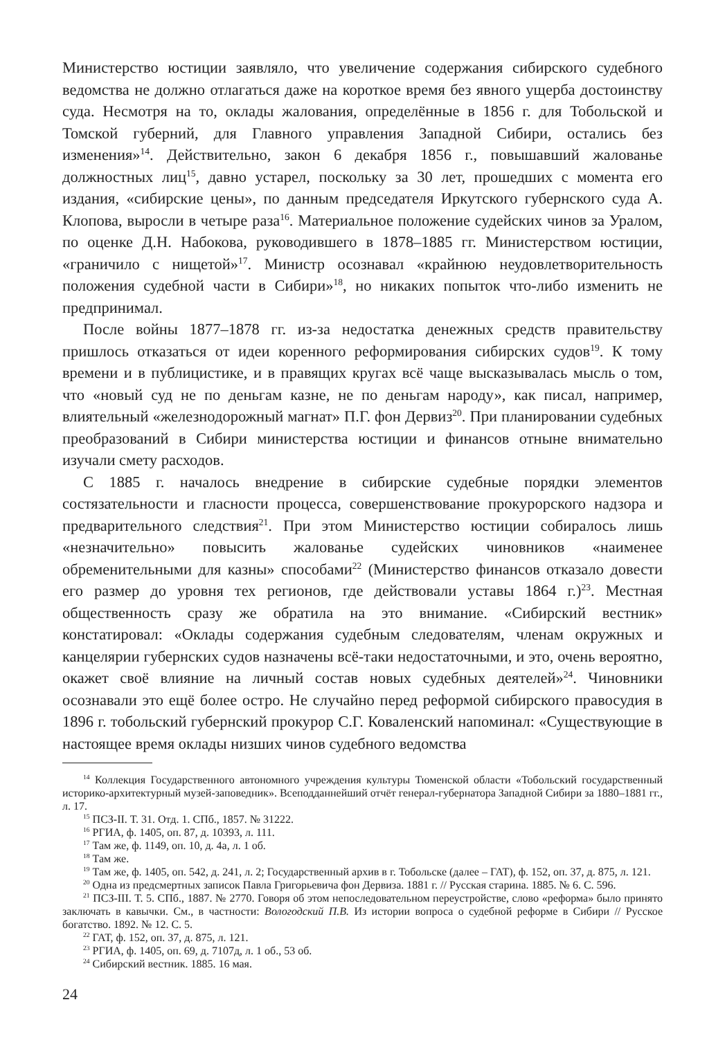Министерство юстиции заявляло, что увеличение содержания сибирского судебного ведомства не должно отлагаться даже на короткое время без явного ущерба достоинству суда. Несмотря на то, оклады жалования, определённые в 1856 г. для Тобольской и Томской губерний, для Главного управления Западной Сибири, остались без изменения»<sup>14</sup>. Действительно, закон 6 декабря 1856 г., повышавший жалованье должностных лиц<sup>15</sup>, давно устарел, поскольку за 30 лет, прошедших с момента его издания, «сибирские цены», по данным председателя Иркутского губернского суда А. Клопова, выросли в четыре раза<sup>16</sup>. Материальное положение судейских чинов за Уралом, по оценке Д.Н. Набокова, руководившего в 1878–1885 гг. Министерством юстиции, «граничило с нищетой»<sup>17</sup>. Министр осознавал «крайнюю неудовлетворительность положения судебной части в Сибири»<sup>18</sup>, но никаких попыток что-либо изменить не предпринимал.
После войны 1877–1878 гг. из-за недостатка денежных средств правительству пришлось отказаться от идеи коренного реформирования сибирских судов<sup>19</sup>. К тому времени и в публицистике, и в правящих кругах всё чаще высказывалась мысль о том, что «новый суд не по деньгам казне, не по деньгам народу», как писал, например, влиятельный «железнодорожный магнат» П.Г. фон Дервиз<sup>20</sup>. При планировании судебных преобразований в Сибири министерства юстиции и финансов отныне внимательно изучали смету расходов.
С 1885 г. началось внедрение в сибирские судебные порядки элементов состязательности и гласности процесса, совершенствование прокурорского надзора и предварительного следствия<sup>21</sup>. При этом Министерство юстиции собиралось лишь «незначительно» повысить жалованье судейских чиновников «наименее обременительными для казны» способами<sup>22</sup> (Министерство финансов отказало довести его размер до уровня тех регионов, где действовали уставы 1864 г.)<sup>23</sup>. Местная общественность сразу же обратила на это внимание. «Сибирский вестник» констатировал: «Оклады содержания судебным следователям, членам окружных и канцелярии губернских судов назначены всё-таки недостаточными, и это, очень вероятно, окажет своё влияние на личный состав новых судебных деятелей»<sup>24</sup>. Чиновники осознавали это ещё более остро. Не случайно перед реформой сибирского правосудия в 1896 г. тобольский губернский прокурор С.Г. Коваленский напоминал: «Существующие в настоящее время оклады низших чинов судебного ведомства
<sup>14</sup> Коллекция Государственного автономного учреждения культуры Тюменской области «Тобольский государственный историко-архитектурный музей-заповедник». Всеподданнейший отчёт генерал-губернатора Западной Сибири за 1880–1881 гг., л. 17.
<sup>15</sup> ПСЗ-II. Т. 31. Отд. 1. СПб., 1857. № 31222.
<sup>16</sup> РГИА, ф. 1405, оп. 87, д. 10393, л. 111.
<sup>17</sup> Там же, ф. 1149, оп. 10, д. 4а, л. 1 об.
<sup>18</sup> Там же.
<sup>19</sup> Там же, ф. 1405, оп. 542, д. 241, л. 2; Государственный архив в г. Тобольске (далее – ГАТ), ф. 152, оп. 37, д. 875, л. 121.
<sup>20</sup> Одна из предсмертных записок Павла Григорьевича фон Дервиза. 1881 г. // Русская старина. 1885. № 6. С. 596.
<sup>21</sup> ПСЗ-III. Т. 5. СПб., 1887. № 2770. Говоря об этом непоследовательном переустройстве, слово «реформа» было принято заключать в кавычки. См., в частности: Вологодский П.В. Из истории вопроса о судебной реформе в Сибири // Русское богатство. 1892. № 12. С. 5.
<sup>22</sup> ГАТ, ф. 152, оп. 37, д. 875, л. 121.
<sup>23</sup> РГИА, ф. 1405, оп. 69, д. 7107д, л. 1 об., 53 об.
<sup>24</sup> Сибирский вестник. 1885. 16 мая.
24